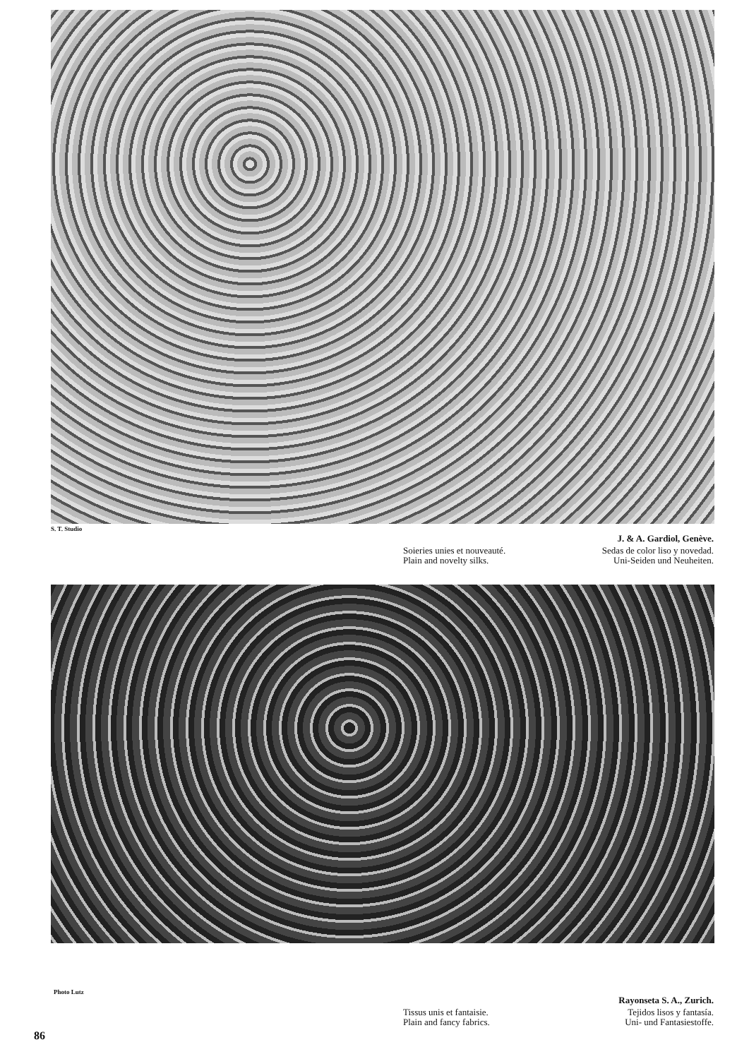S. T. Studio
J. & A. Gardiol, Genève.
Soieries unies et nouveauté.
Plain and novelty silks.
Sedas de color liso y novedad.
Uni-Seiden und Neuheiten.
Photo Lutz
Rayonseta S. A., Zurich.
Tissus unis et fantaisie.
Plain and fancy fabrics.
Tejidos lisos y fantasía.
Uni- und Fantasiestoffe.
86